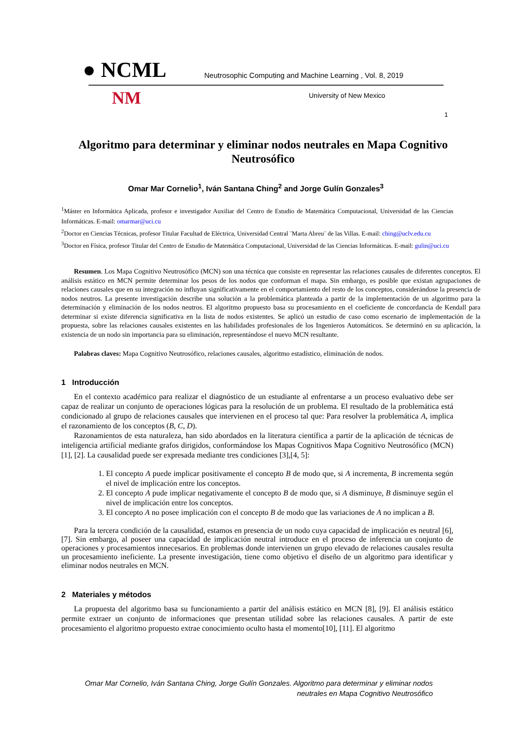● NCML Neutrosophic Computing and Machine Learning , Vol. 8, 2019
NM University of New Mexico
1
Algoritmo para determinar y eliminar nodos neutrales en Mapa Cognitivo Neutrosófico
Omar Mar Cornelio<sup>1</sup>, Iván Santana Ching<sup>2</sup> and Jorge Gulín Gonzales<sup>3</sup>
<sup>1</sup> Máster en Informática Aplicada, profesor e investigador Auxiliar del Centro de Estudio de Matemática Computacional, Universidad de las Ciencias Informáticas. E-mail: omarmar@uci.cu
<sup>2</sup> Doctor en Ciencias Técnicas, profesor Titular Facultad de Eléctrica, Universidad Central ¨Marta Abreu¨ de las Villas. E-mail: ching@uclv.edu.cu
<sup>3</sup> Doctor en Física, profesor Titular del Centro de Estudio de Matemática Computacional, Universidad de las Ciencias Informáticas. E-mail: gulin@uci.cu
Resumen. Los Mapa Cognitivo Neutrosófico (MCN) son una técnica que consiste en representar las relaciones causales de diferentes conceptos. El análisis estático en MCN permite determinar los pesos de los nodos que conforman el mapa. Sin embargo, es posible que existan agrupaciones de relaciones causales que en su integración no influyan significativamente en el comportamiento del resto de los conceptos, considerándose la presencia de nodos neutros. La presente investigación describe una solución a la problemática planteada a partir de la implementación de un algoritmo para la determinación y eliminación de los nodos neutros. El algoritmo propuesto basa su procesamiento en el coeficiente de concordancia de Kendall para determinar si existe diferencia significativa en la lista de nodos existentes. Se aplicó un estudio de caso como escenario de implementación de la propuesta, sobre las relaciones causales existentes en las habilidades profesionales de los Ingenieros Automáticos. Se determinó en su aplicación, la existencia de un nodo sin importancia para su eliminación, representándose el nuevo MCN resultante.
Palabras claves: Mapa Cognitivo Neutrosófico, relaciones causales, algoritmo estadístico, eliminación de nodos.
1 Introducción
En el contexto académico para realizar el diagnóstico de un estudiante al enfrentarse a un proceso evaluativo debe ser capaz de realizar un conjunto de operaciones lógicas para la resolución de un problema. El resultado de la problemática está condicionado al grupo de relaciones causales que intervienen en el proceso tal que: Para resolver la problemática A, implica el razonamiento de los conceptos (B, C, D).
Razonamientos de esta naturaleza, han sido abordados en la literatura científica a partir de la aplicación de técnicas de inteligencia artificial mediante grafos dirigidos, conformándose los Mapas Cognitivos Mapa Cognitivo Neutrosófico (MCN)[1], [2]. La causalidad puede ser expresada mediante tres condiciones [3],[4, 5]:
1. El concepto A puede implicar positivamente el concepto B de modo que, si A incrementa, B incrementa según el nivel de implicación entre los conceptos.
2. El concepto A pude implicar negativamente el concepto B de modo que, si A disminuye, B disminuye según el nivel de implicación entre los conceptos.
3. El concepto A no posee implicación con el concepto B de modo que las variaciones de A no implican a B.
Para la tercera condición de la causalidad, estamos en presencia de un nodo cuya capacidad de implicación es neutral [6], [7]. Sin embargo, al poseer una capacidad de implicación neutral introduce en el proceso de inferencia un conjunto de operaciones y procesamientos innecesarios. En problemas donde intervienen un grupo elevado de relaciones causales resulta un procesamiento ineficiente. La presente investigación, tiene como objetivo el diseño de un algoritmo para identificar y eliminar nodos neutrales en MCN.
2 Materiales y métodos
La propuesta del algoritmo basa su funcionamiento a partir del análisis estático en MCN [8], [9]. El análisis estático permite extraer un conjunto de informaciones que presentan utilidad sobre las relaciones causales. A partir de este procesamiento el algoritmo propuesto extrae conocimiento oculto hasta el momento[10], [11]. El algoritmo
Omar Mar Cornelio, Iván Santana Ching, Jorge Gulín Gonzales. Algoritmo para determinar y eliminar nodos
neutrales en Mapa Cognitivo Neutrosófico